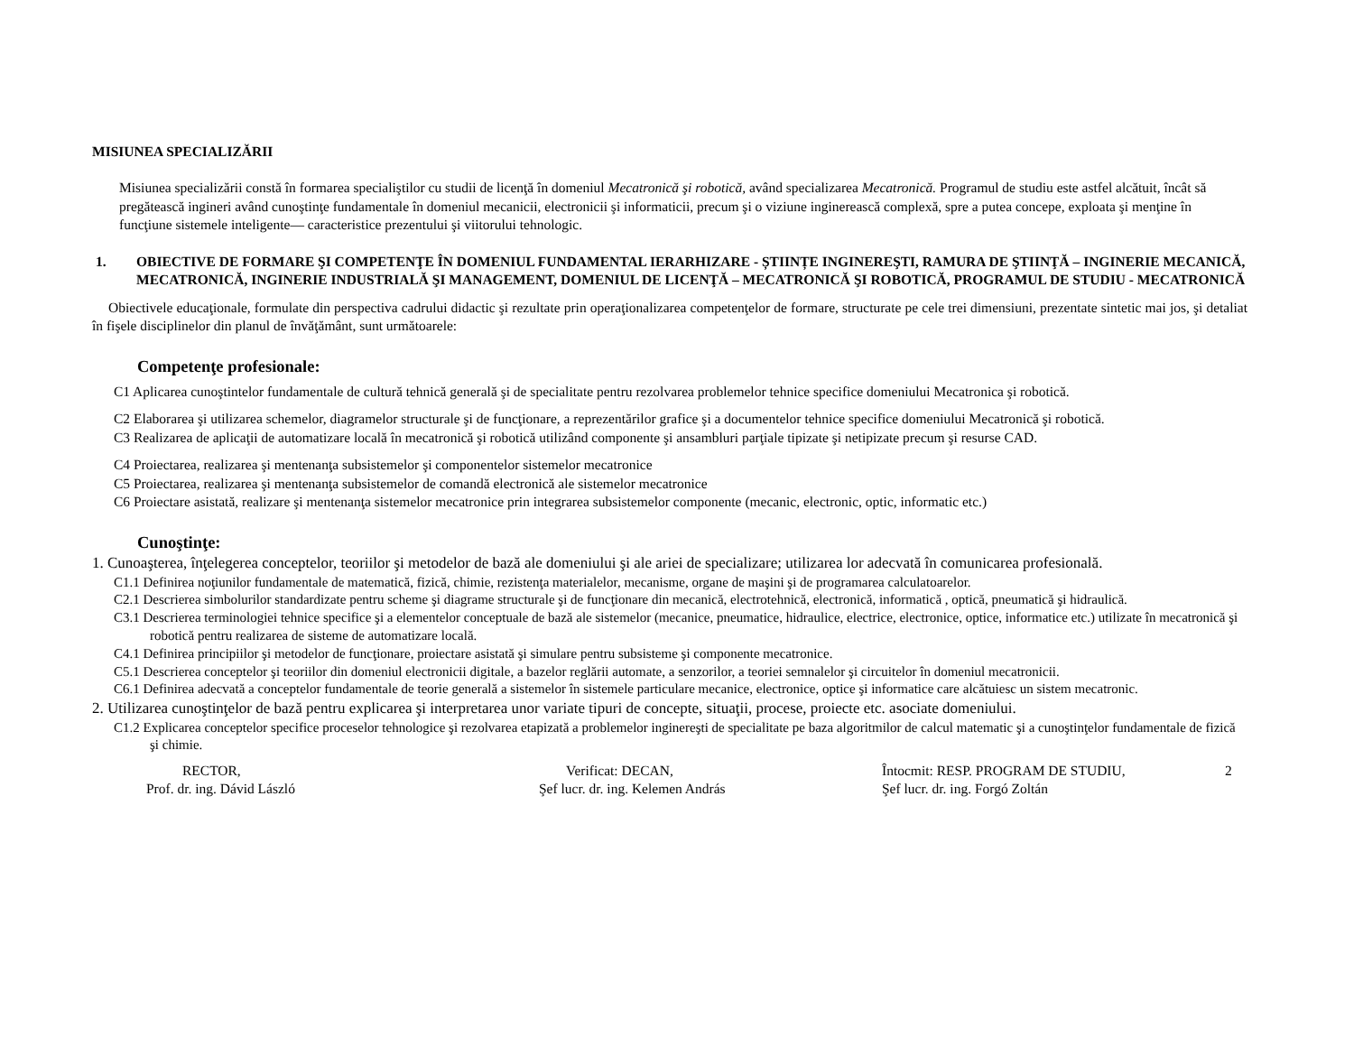MISIUNEA SPECIALIZĂRII
Misiunea specializării constă în formarea specialiştilor cu studii de licenţă în domeniul Mecatronică şi robotică, având specializarea Mecatronică. Programul de studiu este astfel alcătuit, încât să pregătească ingineri având cunoştinţe fundamentale în domeniul mecanicii, electronicii şi informaticii, precum şi o viziune inginerească complexă, spre a putea concepe, exploata şi menţine în funcţiune sistemele inteligente— caracteristice prezentului şi viitorului tehnologic.
1. OBIECTIVE DE FORMARE ŞI COMPETENŢE ÎN DOMENIUL FUNDAMENTAL IERARHIZARE - ȘTIINȚE INGINEREŞTI, RAMURA DE ŞTIINŢĂ – INGINERIE MECANICĂ, MECATRONICĂ, INGINERIE INDUSTRIALĂ ŞI MANAGEMENT, DOMENIUL DE LICENŢĂ – MECATRONICĂ ŞI ROBOTICĂ, PROGRAMUL DE STUDIU - MECATRONICĂ
Obiectivele educaţionale, formulate din perspectiva cadrului didactic şi rezultate prin operaţionalizarea competenţelor de formare, structurate pe cele trei dimensiuni, prezentate sintetic mai jos, şi detaliat în fişele disciplinelor din planul de învăţământ, sunt următoarele:
Competenţe profesionale:
C1 Aplicarea cunoştintelor fundamentale de cultură tehnică generală şi de specialitate pentru rezolvarea problemelor tehnice specifice domeniului Mecatronica şi robotică.
C2 Elaborarea şi utilizarea schemelor, diagramelor structurale şi de funcţionare, a reprezentărilor grafice şi a documentelor tehnice specifice domeniului Mecatronică şi robotică.
C3 Realizarea de aplicaţii de automatizare locală în mecatronică şi robotică utilizând componente şi ansambluri parţiale tipizate şi netipizate precum şi resurse CAD.
C4 Proiectarea, realizarea şi mentenanţa subsistemelor şi componentelor sistemelor mecatronice
C5 Proiectarea, realizarea şi mentenanţa subsistemelor de comandă electronică ale sistemelor mecatronice
C6 Proiectare asistată, realizare şi mentenanţa sistemelor mecatronice prin integrarea subsistemelor componente (mecanic, electronic, optic, informatic etc.)
Cunoştinţe:
1. Cunoaşterea, înţelegerea conceptelor, teoriilor şi metodelor de bază ale domeniului şi ale ariei de specializare; utilizarea lor adecvată în comunicarea profesională.
C1.1 Definirea noţiunilor fundamentale de matematică, fizică, chimie, rezistenţa materialelor, mecanisme, organe de maşini şi de programarea calculatoarelor.
C2.1 Descrierea simbolurilor standardizate pentru scheme şi diagrame structurale şi de funcţionare din mecanică, electrotehnică, electronică, informatică , optică, pneumatică şi hidraulică.
C3.1 Descrierea terminologiei tehnice specifice şi a elementelor conceptuale de bază ale sistemelor (mecanice, pneumatice, hidraulice, electrice, electronice, optice, informatice etc.) utilizate în mecatronică şi robotică pentru realizarea de sisteme de automatizare locală.
C4.1 Definirea principiilor şi metodelor de funcţionare, proiectare asistată şi simulare pentru subsisteme şi componente mecatronice.
C5.1 Descrierea conceptelor şi teoriilor din domeniul electronicii digitale, a bazelor reglării automate, a senzorilor, a teoriei semnalelor şi circuitelor în domeniul mecatronicii.
C6.1 Definirea adecvată a conceptelor fundamentale de teorie generală a sistemelor în sistemele particulare mecanice, electronice, optice şi informatice care alcătuiesc un sistem mecatronic.
2. Utilizarea cunoştinţelor de bază pentru explicarea şi interpretarea unor variate tipuri de concepte, situaţii, procese, proiecte etc. asociate domeniului.
C1.2 Explicarea conceptelor specifice proceselor tehnologice şi rezolvarea etapizată a problemelor inginereşti de specialitate pe baza algoritmilor de calcul matematic şi a cunoştinţelor fundamentale de fizică şi chimie.
RECTOR,
Prof. dr. ing. Dávid László
Verificat: DECAN,
Şef lucr. dr. ing. Kelemen András
Întocmit: RESP. PROGRAM DE STUDIU,
Şef lucr. dr. ing. Forgó Zoltán
2